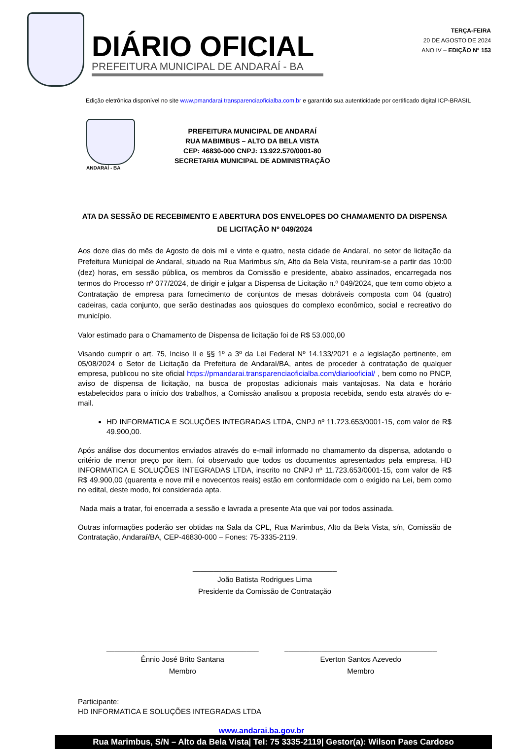DIÁRIO OFICIAL
PREFEITURA MUNICIPAL DE ANDARAÍ - BA
TERÇA-FEIRA
20 DE AGOSTO DE 2024
ANO IV – EDIÇÃO N° 153
Edição eletrônica disponível no site www.pmandarai.transparenciaoficialba.com.br e garantido sua autenticidade por certificado digital ICP-BRASIL
ANDARAÍ - BA
PREFEITURA MUNICIPAL DE ANDARAÍ
RUA MABIMBUS – ALTO DA BELA VISTA
CEP: 46830-000 CNPJ: 13.922.570/0001-80
SECRETARIA MUNICIPAL DE ADMINISTRAÇÃO
ATA DA SESSÃO DE RECEBIMENTO E ABERTURA DOS ENVELOPES DO CHAMAMENTO DA DISPENSA DE LICITAÇÃO Nº 049/2024
Aos doze dias do mês de Agosto de dois mil e vinte e quatro, nesta cidade de Andaraí, no setor de licitação da Prefeitura Municipal de Andaraí, situado na Rua Marimbus s/n, Alto da Bela Vista, reuniram-se a partir das 10:00 (dez) horas, em sessão pública, os membros da Comissão e presidente, abaixo assinados, encarregada nos termos do Processo nº 077/2024, de dirigir e julgar a Dispensa de Licitação n.º 049/2024, que tem como objeto a Contratação de empresa para fornecimento de conjuntos de mesas dobráveis composta com 04 (quatro) cadeiras, cada conjunto, que serão destinadas aos quiosques do complexo econômico, social e recreativo do município.
Valor estimado para o Chamamento de Dispensa de licitação foi de R$ 53.000,00
Visando cumprir o art. 75, Inciso II e §§ 1º a 3º da Lei Federal Nº 14.133/2021 e a legislação pertinente, em 05/08/2024 o Setor de Licitação da Prefeitura de Andaraí/BA, antes de proceder à contratação de qualquer empresa, publicou no site oficial https://pmandarai.transparenciaoficialba.com/diariooficial/ , bem como no PNCP, aviso de dispensa de licitação, na busca de propostas adicionais mais vantajosas. Na data e horário estabelecidos para o início dos trabalhos, a Comissão analisou a proposta recebida, sendo esta através do e-mail.
HD INFORMATICA E SOLUÇÕES INTEGRADAS LTDA, CNPJ nº 11.723.653/0001-15, com valor de R$ 49.900,00.
Após análise dos documentos enviados através do e-mail informado no chamamento da dispensa, adotando o critério de menor preço por item, foi observado que todos os documentos apresentados pela empresa, HD INFORMATICA E SOLUÇÕES INTEGRADAS LTDA, inscrito no CNPJ nº 11.723.653/0001-15, com valor de R$ R$ 49.900,00 (quarenta e nove mil e novecentos reais) estão em conformidade com o exigido na Lei, bem como no edital, deste modo, foi considerada apta.
Nada mais a tratar, foi encerrada a sessão e lavrada a presente Ata que vai por todos assinada.
Outras informações poderão ser obtidas na Sala da CPL, Rua Marimbus, Alto da Bela Vista, s/n, Comissão de Contratação, Andaraí/BA, CEP-46830-000 – Fones: 75-3335-2119.
___________________________________
João Batista Rodrigues Lima
Presidente da Comissão de Contratação
_____________________________________
Ênnio José Brito Santana
Membro
_____________________________________
Everton Santos Azevedo
Membro
Participante:
HD INFORMATICA E SOLUÇÕES INTEGRADAS LTDA
www.andarai.ba.gov.br
Rua Marimbus, S/N – Alto da Bela Vista| Tel: 75 3335-2119| Gestor(a): Wilson Paes Cardoso